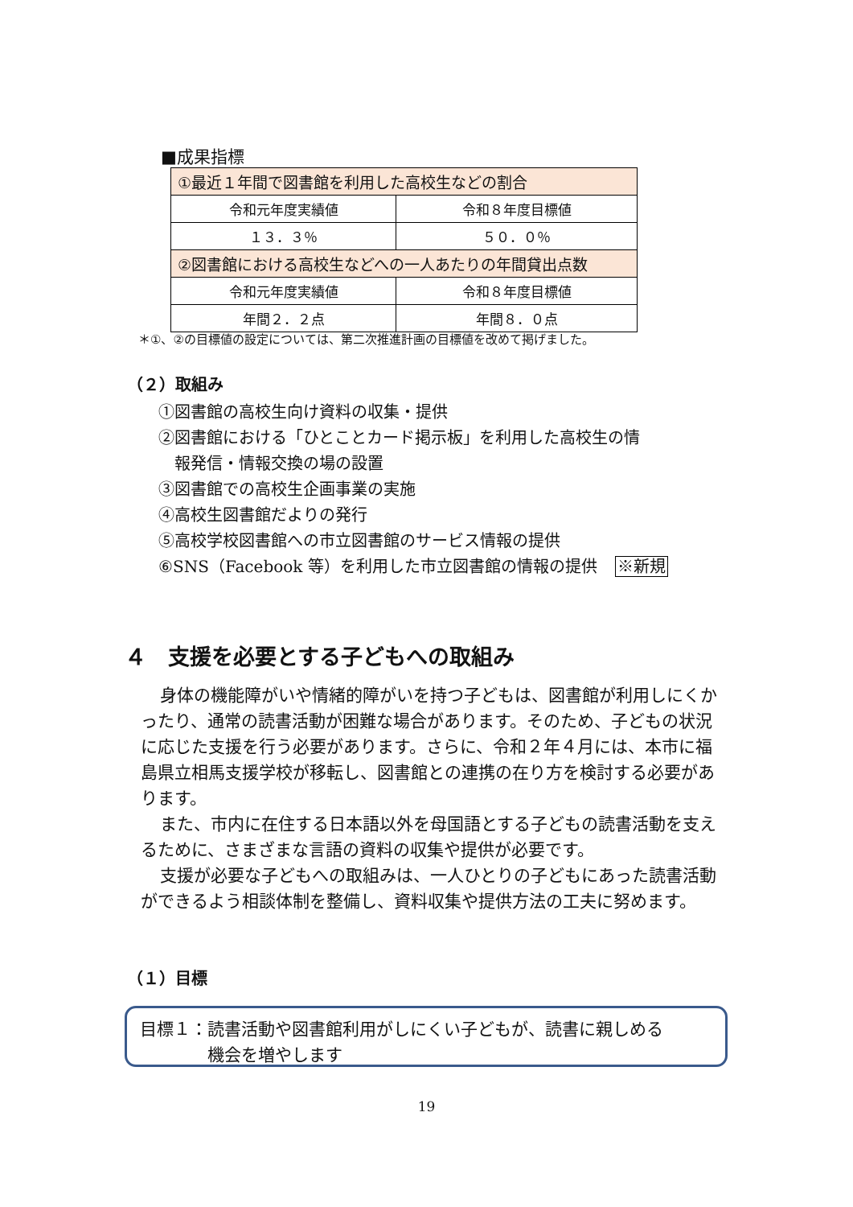■成果指標
| ①最近１年間で図書館を利用した高校生などの割合 | |
| 令和元年度実績値 | 令和８年度目標値 |
| １３．３％ | ５０．０％ |
| ②図書館における高校生などへの一人あたりの年間貸出点数 | |
| 令和元年度実績値 | 令和８年度目標値 |
| 年間２．２点 | 年間８．０点 |
＊①、②の目標値の設定については、第二次推進計画の目標値を改めて掲げました。
（２）取組み
①図書館の高校生向け資料の収集・提供
②図書館における「ひとことカード掲示板」を利用した高校生の情
　報発信・情報交換の場の設置
③図書館での高校生企画事業の実施
④高校生図書館だよりの発行
⑤高校学校図書館への市立図書館のサービス情報の提供
⑥SNS（Facebook 等）を利用した市立図書館の情報の提供 ※新規
４　支援を必要とする子どもへの取組み
身体の機能障がいや情緒的障がいを持つ子どもは、図書館が利用しにくかったり、通常の読書活動が困難な場合があります。そのため、子どもの状況に応じた支援を行う必要があります。さらに、令和２年４月には、本市に福島県立相馬支援学校が移転し、図書館との連携の在り方を検討する必要があります。
また、市内に在住する日本語以外を母国語とする子どもの読書活動を支えるために、さまざまな言語の資料の収集や提供が必要です。
支援が必要な子どもへの取組みは、一人ひとりの子どもにあった読書活動ができるよう相談体制を整備し、資料収集や提供方法の工夫に努めます。
（１）目標
目標１：読書活動や図書館利用がしにくい子どもが、読書に親しめる
　　　　機会を増やします
19